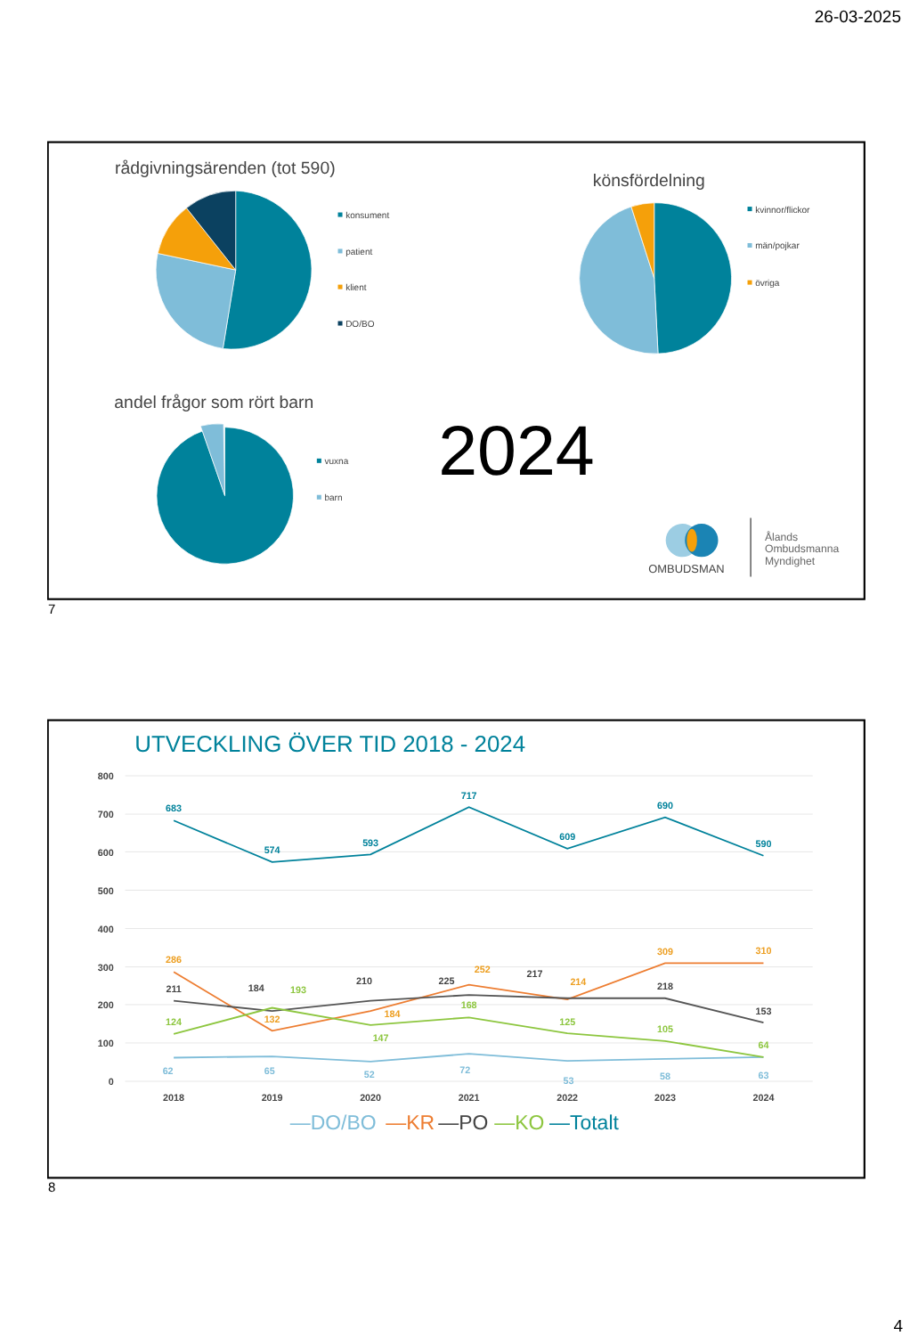26-03-2025
rådgivningsärenden (tot 590)
konsument
patient
klient
DO/BO
könsfördelning
kvinnor/flickor
män/pojkar
övriga
andel frågor som rört barn
vuxna
barn
2024
OMBUDSMAN
Ålands
Ombudsmanna
Myndighet
7
UTVECKLING ÖVER TID 2018 - 2024
800
700
600
500
400
300
200
100
0
2018
2019
2020
2021
2022
2023
2024
683
574
593
717
609
690
590
286
132
184
252
214
309
310
211
184
210
225
217
218
153
124
193
147
168
125
105
64
62
65
52
72
53
58
63
—DO/BO
—KR
—PO
—KO
—Totalt
8
4